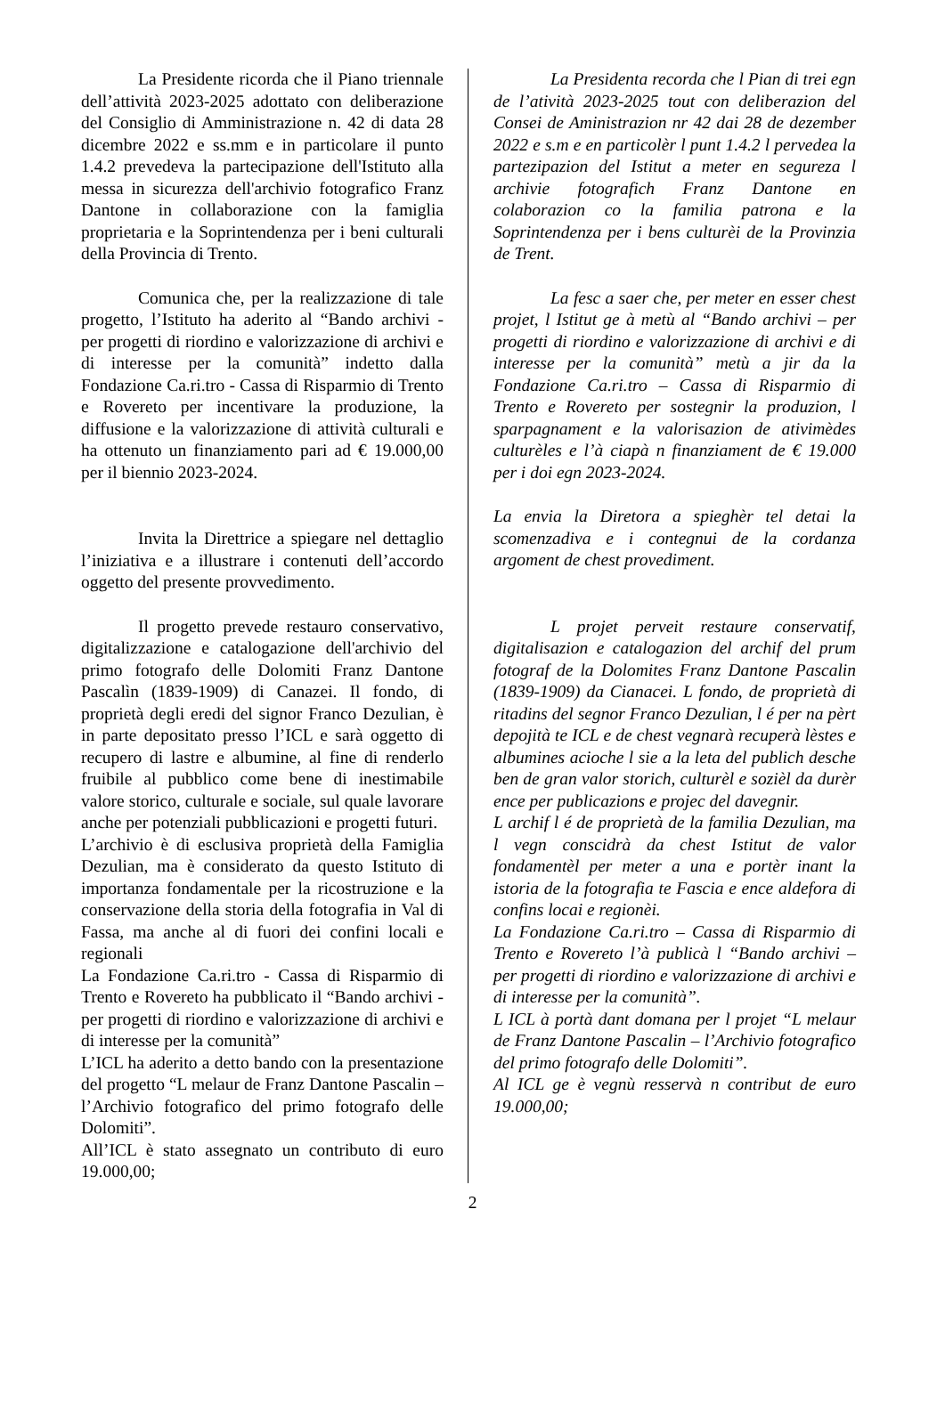La Presidente ricorda che il Piano triennale dell’attività 2023-2025 adottato con deliberazione del Consiglio di Amministrazione n. 42 di data 28 dicembre 2022 e ss.mm e in particolare il punto 1.4.2 prevedeva la partecipazione dell'Istituto alla messa in sicurezza dell'archivio fotografico Franz Dantone in collaborazione con la famiglia proprietaria e la Soprintendenza per i beni culturali della Provincia di Trento.
Comunica che, per la realizzazione di tale progetto, l’Istituto ha aderito al “Bando archivi - per progetti di riordino e valorizzazione di archivi e di interesse per la comunità” indetto dalla Fondazione Ca.ri.tro - Cassa di Risparmio di Trento e Rovereto per incentivare la produzione, la diffusione e la valorizzazione di attività culturali e ha ottenuto un finanziamento pari ad € 19.000,00 per il biennio 2023-2024.
Invita la Direttrice a spiegare nel dettaglio l’iniziativa e a illustrare i contenuti dell’accordo oggetto del presente provvedimento.
Il progetto prevede restauro conservativo, digitalizzazione e catalogazione dell'archivio del primo fotografo delle Dolomiti Franz Dantone Pascalìn (1839-1909) di Canazei. Il fondo, di proprietà degli eredi del signor Franco Dezulian, è in parte depositato presso l’ICL e sarà oggetto di recupero di lastre e albumine, al fine di renderlo fruibile al pubblico come bene di inestimabile valore storico, culturale e sociale, sul quale lavorare anche per potenziali pubblicazioni e progetti futuri.
L’archivio è di esclusiva proprietà della Famiglia Dezulian, ma è considerato da questo Istituto di importanza fondamentale per la ricostruzione e la conservazione della storia della fotografia in Val di Fassa, ma anche al di fuori dei confini locali e regionali
La Fondazione Ca.ri.tro - Cassa di Risparmio di Trento e Rovereto ha pubblicato il “Bando archivi - per progetti di riordino e valorizzazione di archivi e di interesse per la comunità”
L’ICL ha aderito a detto bando con la presentazione del progetto “L melaur de Franz Dantone Pascalin – l’Archivio fotografico del primo fotografo delle Dolomiti”.
All’ICL è stato assegnato un contributo di euro 19.000,00;
La Presidenta recorda che l Pian di trei egn de l’atività 2023-2025 tout con deliberazion del Consei de Aministrazion nr 42 dai 28 de dezember 2022 e s.m e en particolèr l punt 1.4.2 l pervedea la partezipazion del Istitut a meter en segureza l archivie fotografich Franz Dantone en colaborazion co la familia patrona e la Soprintendenza per i bens culturèi de la Provinzia de Trent.
La fesc a saer che, per meter en esser chest projet, l Istitut ge à metù al “Bando archivi – per progetti di riordino e valorizzazione di archivi e di interesse per la comunità” metù a jir da la Fondazione Ca.ri.tro – Cassa di Risparmio di Trento e Rovereto per sostegnir la produzion, l sparpagnament e la valorisazion de ativiтèdes culturèles e l’à ciapà n finanziament de € 19.000 per i doi egn 2023-2024.
La envia la Diretora a spieghèr tel detai la scomenzadiva e i contegnui de la cordanza argoment de chest provediment.
L projet perveit restaure conservatif, digitalisazion e catalogazion del archif del prum fotograf de la Dolomites Franz Dantone Pascalin (1839-1909) da Cianacei. L fondo, de proprietà di ritadins del segnor Franco Dezulian, l é per na pèrt depojità te ICL e de chest vegnarà recuperà lèstes e albumines acioche l sie a la leta del publich desche ben de gran valor storich, culturèl e sozièl da durèr ence per publicazions e projec del davegnir.
L archif l é de proprietà de la familia Dezulian, ma l vegn conscidrà da chest Istitut de valor fondamentèl per meter a una e portèr inant la istoria de la fotografia te Fascia e ence aldefora di confins locai e regionèi.
La Fondazione Ca.ri.tro – Cassa di Risparmio di Trento e Rovereto l’à publicà l “Bando archivi – per progetti di riordino e valorizzazione di archivi e di interesse per la comunità”.
L ICL à portà dant domana per l projet “L melaur de Franz Dantone Pascalin – l’Archivio fotografico del primo fotografo delle Dolomiti”.
Al ICL ge è vegnù resservà n contribut de euro 19.000,00;
2